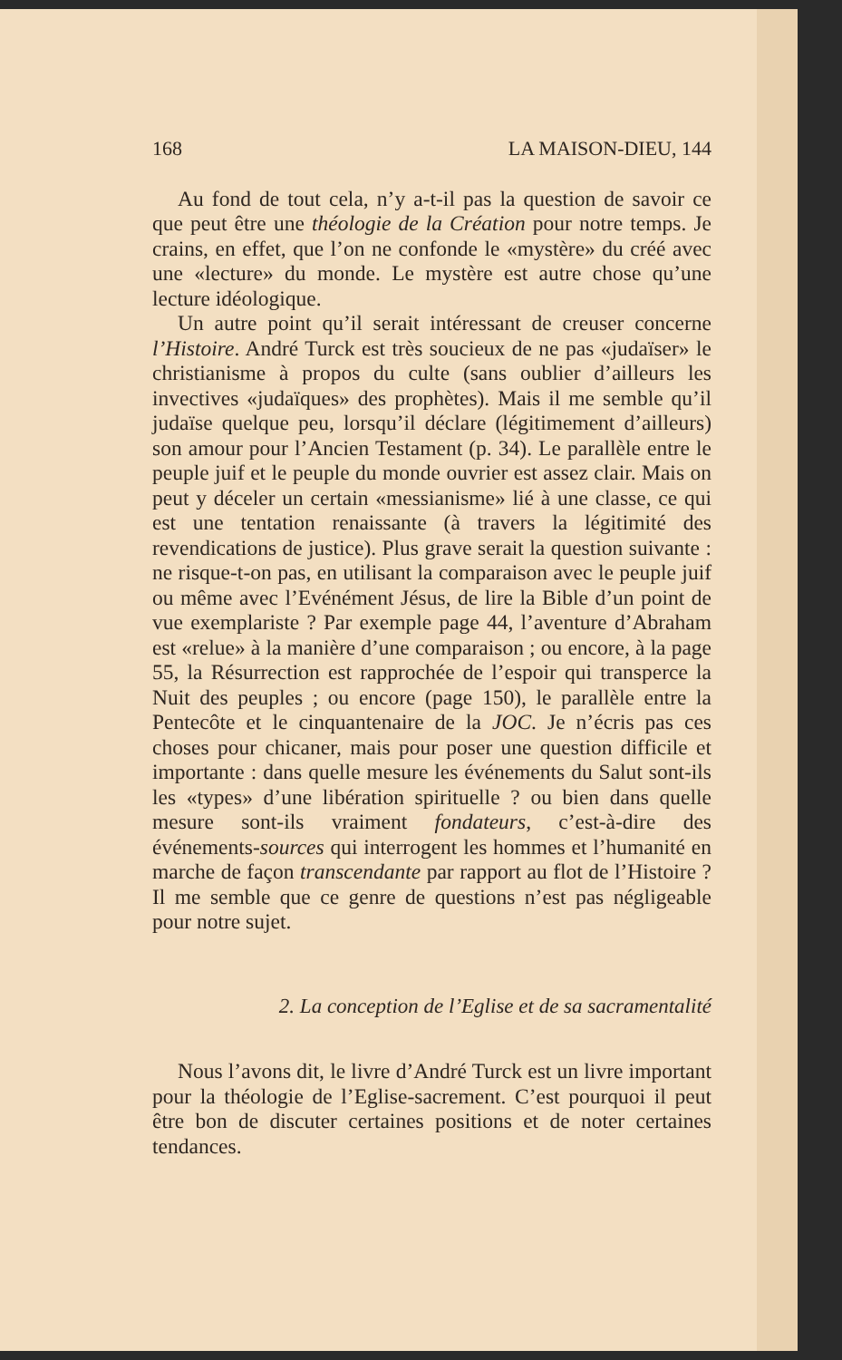168 LA MAISON-DIEU, 144
Au fond de tout cela, n’y a-t-il pas la question de savoir ce que peut être une théologie de la Création pour notre temps. Je crains, en effet, que l’on ne confonde le «mystère» du créé avec une «lecture» du monde. Le mystère est autre chose qu’une lecture idéologique.
Un autre point qu’il serait intéressant de creuser concerne l’Histoire. André Turck est très soucieux de ne pas «judaïser» le christianisme à propos du culte (sans oublier d’ailleurs les invectives «judaïques» des prophètes). Mais il me semble qu’il judaïse quelque peu, lorsqu’il déclare (légitimement d’ailleurs) son amour pour l’Ancien Testament (p. 34). Le parallèle entre le peuple juif et le peuple du monde ouvrier est assez clair. Mais on peut y déceler un certain «messianisme» lié à une classe, ce qui est une tentation renaissante (à travers la légitimité des revendications de justice). Plus grave serait la question suivante : ne risque-t-on pas, en utilisant la comparaison avec le peuple juif ou même avec l’Evénément Jésus, de lire la Bible d’un point de vue exemplariste ? Par exemple page 44, l’aventure d’Abraham est «relue» à la manière d’une comparaison ; ou encore, à la page 55, la Résurrection est rapprochée de l’espoir qui transperce la Nuit des peuples ; ou encore (page 150), le parallèle entre la Pentecôte et le cinquantenaire de la JOC. Je n’écris pas ces choses pour chicaner, mais pour poser une question difficile et importante : dans quelle mesure les événements du Salut sont-ils les «types» d’une libération spirituelle ? ou bien dans quelle mesure sont-ils vraiment fondateurs, c’est-à-dire des événements-sources qui interrogent les hommes et l’humanité en marche de façon transcendante par rapport au flot de l’Histoire ? Il me semble que ce genre de questions n’est pas négligeable pour notre sujet.
2. La conception de l’Eglise et de sa sacramentalité
Nous l’avons dit, le livre d’André Turck est un livre important pour la théologie de l’Eglise-sacrement. C’est pourquoi il peut être bon de discuter certaines positions et de noter certaines tendances.